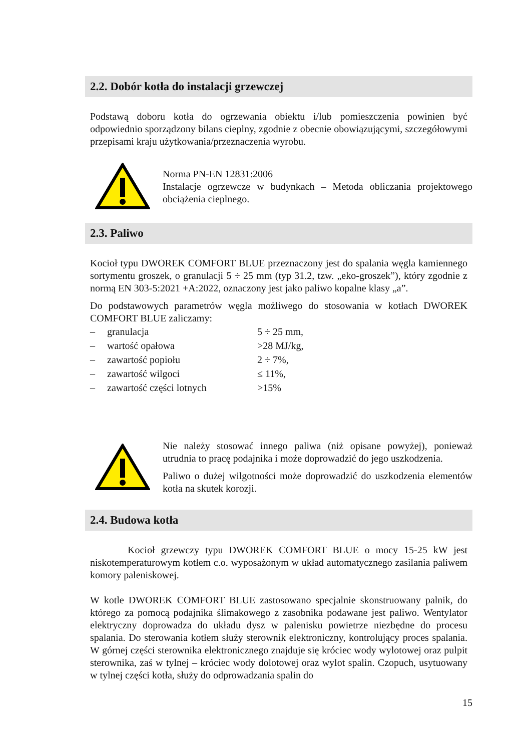2.2. Dobór kotła do instalacji grzewczej
Podstawą doboru kotła do ogrzewania obiektu i/lub pomieszczenia powinien być odpowiednio sporządzony bilans cieplny, zgodnie z obecnie obowiązującymi, szczegółowymi przepisami kraju użytkowania/przeznaczenia wyrobu.
Norma PN-EN 12831:2006
Instalacje ogrzewcze w budynkach – Metoda obliczania projektowego obciążenia cieplnego.
2.3. Paliwo
Kocioł typu DWOREK COMFORT BLUE przeznaczony jest do spalania węgla kamiennego sortymentu groszek, o granulacji 5 ÷ 25 mm (typ 31.2, tzw. „eko-groszek”), który zgodnie z normą EN 303-5:2021 +A:2022, oznaczony jest jako paliwo kopalne klasy „a”.
Do podstawowych parametrów węgla możliwego do stosowania w kotłach DWOREK COMFORT BLUE zaliczamy:
| – | granulacja | 5 ÷ 25 mm, |
| – | wartość opałowa | >28 MJ/kg, |
| – | zawartość popiołu | 2 ÷ 7%, |
| – | zawartość wilgoci | ≤ 11%, |
| – | zawartość części lotnych | >15% |
Nie należy stosować innego paliwa (niż opisane powyżej), ponieważ utrudnia to pracę podajnika i może doprowadzić do jego uszkodzenia.
Paliwo o dużej wilgotności może doprowadzić do uszkodzenia elementów kotła na skutek korozji.
2.4. Budowa kotła
Kocioł grzewczy typu DWOREK COMFORT BLUE o mocy 15-25 kW jest niskotemperaturowym kotłem c.o. wyposażonym w układ automatycznego zasilania paliwem komory paleniskowej.
W kotle DWOREK COMFORT BLUE zastosowano specjalnie skonstruowany palnik, do którego za pomocą podajnika ślimakowego z zasobnika podawane jest paliwo. Wentylator elektryczny doprowadza do układu dysz w palenisku powietrze niezbędne do procesu spalania. Do sterowania kotłem służy sterownik elektroniczny, kontrolujący proces spalania. W górnej części sterownika elektronicznego znajduje się króciec wody wylotowej oraz pulpit sterownika, zaś w tylnej – króciec wody dolotowej oraz wylot spalin. Czopuch, usytuowany w tylnej części kotła, służy do odprowadzania spalin do
15